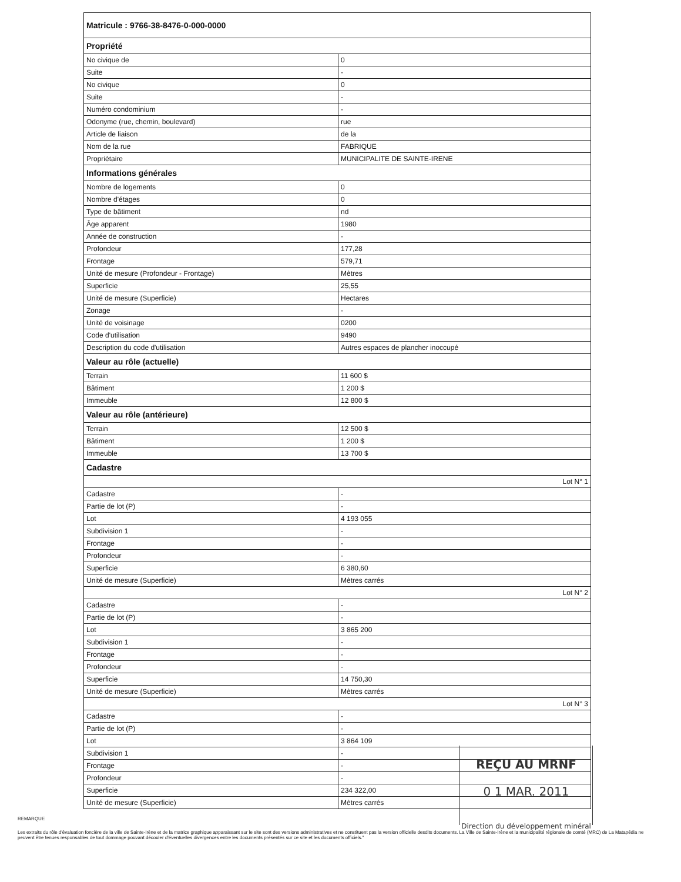| Matricule : 9766-38-8476-0-000-0000 | |
| --- | --- |
| Propriété | |
| No civique de | 0 |
| Suite | - |
| No civique | 0 |
| Suite | - |
| Numéro condominium | - |
| Odonyme (rue, chemin, boulevard) | rue |
| Article de liaison | de la |
| Nom de la rue | FABRIQUE |
| Propriétaire | MUNICIPALITE DE SAINTE-IRENE |
| Informations générales | |
| Nombre de logements | 0 |
| Nombre d'étages | 0 |
| Type de bâtiment | nd |
| Âge apparent | 1980 |
| Année de construction | - |
| Profondeur | 177,28 |
| Frontage | 579,71 |
| Unité de mesure (Profondeur - Frontage) | Mètres |
| Superficie | 25,55 |
| Unité de mesure (Superficie) | Hectares |
| Zonage | - |
| Unité de voisinage | 0200 |
| Code d'utilisation | 9490 |
| Description du code d'utilisation | Autres espaces de plancher inoccupé |
| Valeur au rôle (actuelle) | |
| Terrain | 11 600 $ |
| Bâtiment | 1 200 $ |
| Immeuble | 12 800 $ |
| Valeur au rôle (antérieure) | |
| Terrain | 12 500 $ |
| Bâtiment | 1 200 $ |
| Immeuble | 13 700 $ |
| Cadastre | |
| Lot N° 1 | |
| Cadastre | - |
| Partie de lot (P) | - |
| Lot | 4 193 055 |
| Subdivision 1 | - |
| Frontage | - |
| Profondeur | - |
| Superficie | 6 380,60 |
| Unité de mesure (Superficie) | Mètres carrés |
| Lot N° 2 | |
| Cadastre | - |
| Partie de lot (P) | - |
| Lot | 3 865 200 |
| Subdivision 1 | - |
| Frontage | - |
| Profondeur | - |
| Superficie | 14 750,30 |
| Unité de mesure (Superficie) | Mètres carrés |
| Lot N° 3 | |
| Cadastre | - |
| Partie de lot (P) | - |
| Lot | 3 864 109 |
| Subdivision 1 | - |
| Frontage | - |
| Profondeur | - |
| Superficie | 234 322,00 |
| Unité de mesure (Superficie) | Mètres carrés |
REÇU AU MRNF
0 1 MAR. 2011
Direction du développement minéral
REMARQUE
Les extraits du rôle d'évaluation foncière de la ville de Sainte-Irène et de la matrice graphique apparaissant sur le site sont des versions administratives et ne constituent pas la version officielle desdits documents. La Ville de Sainte-Irène et la municipalité régionale de comté (MRC) de La Matapédia ne peuvent être tenues responsables de tout dommage pouvant découler d'éventuelles divergences entre les documents présentés sur ce site et les documents officiels."